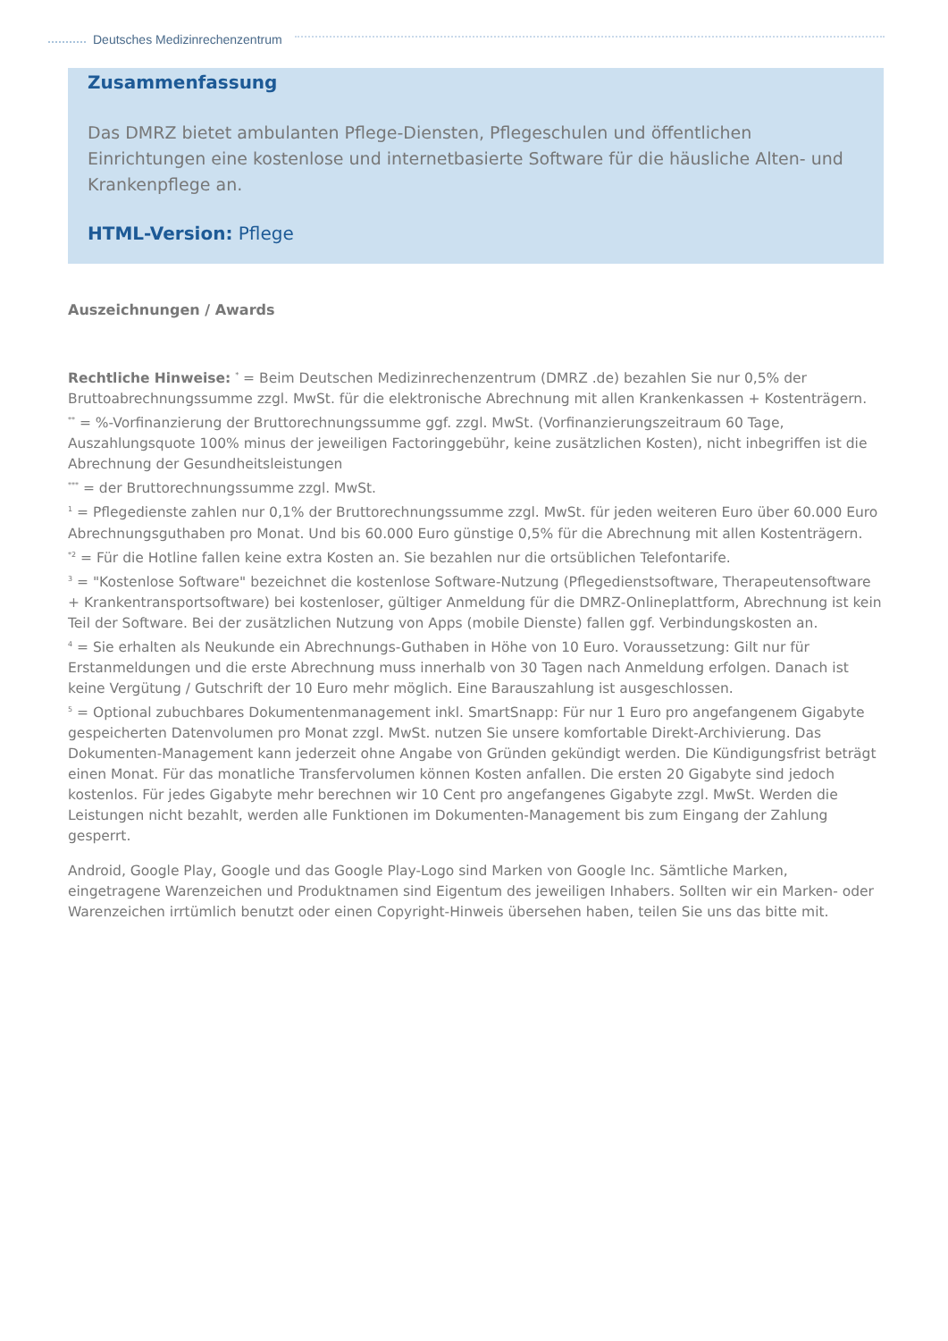Deutsches Medizinrechenzentrum
Zusammenfassung
Das DMRZ bietet ambulanten Pflege-Diensten, Pflegeschulen und öffentlichen Einrichtungen eine kostenlose und internetbasierte Software für die häusliche Alten- und Krankenpflege an.
HTML-Version: Pflege
Auszeichnungen / Awards
Rechtliche Hinweise: <sup>*</sup> = Beim Deutschen Medizinrechenzentrum (DMRZ .de) bezahlen Sie nur 0,5% der Bruttoabrechnungssumme zzgl. MwSt. für die elektronische Abrechnung mit allen Krankenkassen + Kostenträgern.
<sup>**</sup> = %-Vorfinanzierung der Bruttorechnungssumme ggf. zzgl. MwSt. (Vorfinanzierungszeitraum 60 Tage, Auszahlungsquote 100% minus der jeweiligen Factoringgebühr, keine zusätzlichen Kosten), nicht inbegriffen ist die Abrechnung der Gesundheitsleistungen
<sup>***</sup> = der Bruttorechnungssumme zzgl. MwSt.
<sup>1</sup> = Pflegedienste zahlen nur 0,1% der Bruttorechnungssumme zzgl. MwSt. für jeden weiteren Euro über 60.000 Euro Abrechnungsguthaben pro Monat. Und bis 60.000 Euro günstige 0,5% für die Abrechnung mit allen Kostenträgern.
<sup>*2</sup> = Für die Hotline fallen keine extra Kosten an. Sie bezahlen nur die ortsüblichen Telefontarife.
<sup>3</sup> = "Kostenlose Software" bezeichnet die kostenlose Software-Nutzung (Pflegedienstsoftware, Therapeutensoftware + Krankentransportsoftware) bei kostenloser, gültiger Anmeldung für die DMRZ-Onlineplattform, Abrechnung ist kein Teil der Software. Bei der zusätzlichen Nutzung von Apps (mobile Dienste) fallen ggf. Verbindungskosten an.
<sup>4</sup> = Sie erhalten als Neukunde ein Abrechnungs-Guthaben in Höhe von 10 Euro. Voraussetzung: Gilt nur für Erstanmeldungen und die erste Abrechnung muss innerhalb von 30 Tagen nach Anmeldung erfolgen. Danach ist keine Vergütung / Gutschrift der 10 Euro mehr möglich. Eine Barauszahlung ist ausgeschlossen.
<sup>5</sup> = Optional zubuchbares Dokumentenmanagement inkl. SmartSnapp: Für nur 1 Euro pro angefangenem Gigabyte gespeicherten Datenvolumen pro Monat zzgl. MwSt. nutzen Sie unsere komfortable Direkt-Archivierung. Das Dokumenten-Management kann jederzeit ohne Angabe von Gründen gekündigt werden. Die Kündigungsfrist beträgt einen Monat. Für das monatliche Transfervolumen können Kosten anfallen. Die ersten 20 Gigabyte sind jedoch kostenlos. Für jedes Gigabyte mehr berechnen wir 10 Cent pro angefangenes Gigabyte zzgl. MwSt. Werden die Leistungen nicht bezahlt, werden alle Funktionen im Dokumenten-Management bis zum Eingang der Zahlung gesperrt.
Android, Google Play, Google und das Google Play-Logo sind Marken von Google Inc. Sämtliche Marken, eingetragene Warenzeichen und Produktnamen sind Eigentum des jeweiligen Inhabers. Sollten wir ein Marken- oder Warenzeichen irrtümlich benutzt oder einen Copyright-Hinweis übersehen haben, teilen Sie uns das bitte mit.